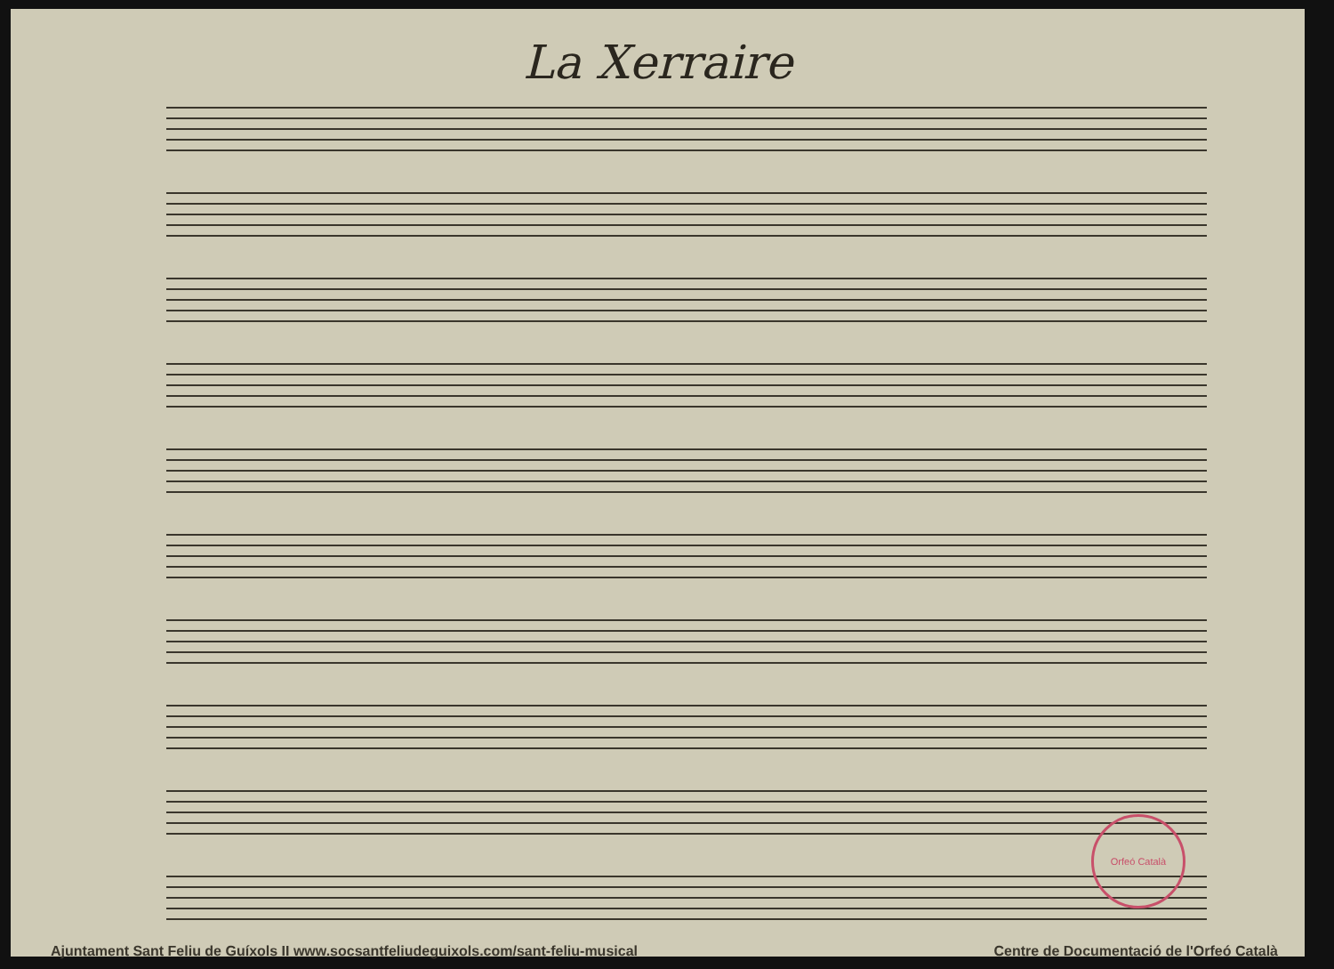La Xerraire
Orfeó Català
Ajuntament Sant Feliu de Guíxols II www.socsantfeliudeguixols.com/sant-feliu-musical Centre de Documentació de l'Orfeó Català